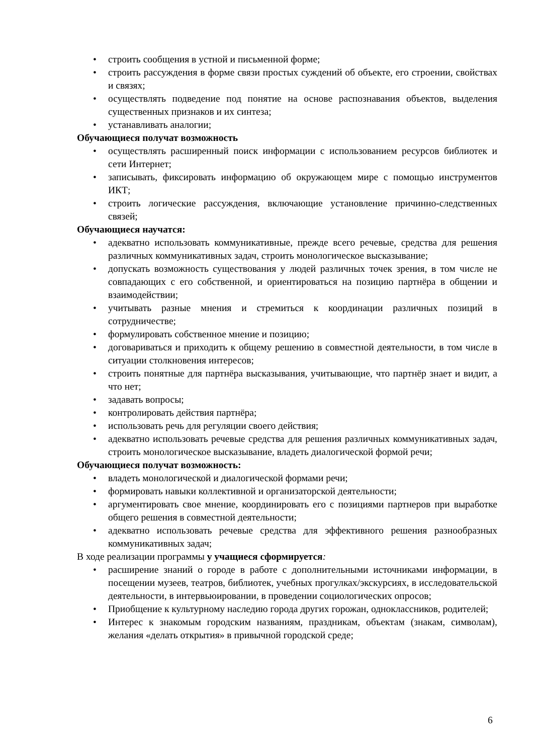• строить сообщения в устной и письменной форме;
• строить рассуждения в форме связи простых суждений об объекте, его строении, свойствах и связях;
• осуществлять подведение под понятие на основе распознавания объектов, выделения существенных признаков и их синтеза;
• устанавливать аналогии;
Обучающиеся получат возможность
• осуществлять расширенный поиск информации с использованием ресурсов библиотек и сети Интернет;
• записывать, фиксировать информацию об окружающем мире с помощью инструментов ИКТ;
• строить логические рассуждения, включающие установление причинно-следственных связей;
Обучающиеся научатся:
• адекватно использовать коммуникативные, прежде всего речевые, средства для решения различных коммуникативных задач, строить монологическое высказывание;
• допускать возможность существования у людей различных точек зрения, в том числе не совпадающих с его собственной, и ориентироваться на позицию партнёра в общении и взаимодействии;
• учитывать разные мнения и стремиться к координации различных позиций в сотрудничестве;
• формулировать собственное мнение и позицию;
• договариваться и приходить к общему решению в совместной деятельности, в том числе в ситуации столкновения интересов;
• строить понятные для партнёра высказывания, учитывающие, что партнёр знает и видит, а что нет;
• задавать вопросы;
• контролировать действия партнёра;
• использовать речь для регуляции своего действия;
• адекватно использовать речевые средства для решения различных коммуникативных задач, строить монологическое высказывание, владеть диалогической формой речи;
Обучающиеся получат возможность:
• владеть монологической и диалогической формами речи;
• формировать навыки коллективной и организаторской деятельности;
• аргументировать свое мнение, координировать его с позициями партнеров при выработке общего решения в совместной деятельности;
• адекватно использовать речевые средства для эффективного решения разнообразных коммуникативных задач;
В ходе реализации программы у учащиеся сформируется:
• расширение знаний о городе в работе с дополнительными источниками информации, в посещении музеев, театров, библиотек, учебных прогулках/экскурсиях, в исследовательской деятельности, в интервьюировании, в проведении социологических опросов;
• Приобщение к культурному наследию города других горожан, одноклассников, родителей;
• Интерес к знакомым городским названиям, праздникам, объектам (знакам, символам), желания «делать открытия» в привычной городской среде;
6